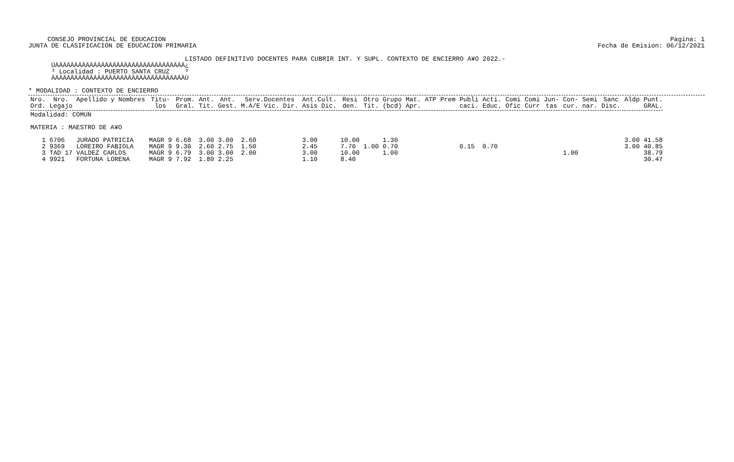Pagina: 1
Fecha de Emision: 06/12/2021
CONSEJO PROVINCIAL DE EDUCACION
JUNTA DE CLASIFICACION DE EDUCACION PRIMARIA
                                         LISTADO DEFINITIVO DOCENTES PARA CUBRIR INT. Y SUPL. CONTEXTO DE ENCIERRO A¥O 2022.-
      ÚÄÄÄÄÄÄÄÄÄÄÄÄÄÄÄÄÄÄÄÄÄÄÄÄÄÄÄÄÄÄÄÄÄÄ¿
      ³ Localidad : PUERTO SANTA CRUZ    ³
      ÀÄÄÄÄÄÄÄÄÄÄÄÄÄÄÄÄÄÄÄÄÄÄÄÄÄÄÄÄÄÄÄÄÄÄÙ

* MODALIDAD : CONTEXTO DE ENCIERRO
| Nro. Ord. | Nro. Legajo | Apellido y Nombres | Titu- los | Prom. Gral. | Ant. Tit. | Ant. Gest. | Serv.Docentes M.A/E Vic. Dir. | Ant.Cult. Asis Dic. | Resi den. | Otro Tit. | Grupo (bcd) | Mat. Apr. | ATP | Prem | Publi caci. | Acti. Educ. | Comi Ofic | Comi Curr | Jun- tas | Con- cur. | Semi nar. | Sanc Disc. | Aldp | Punt. GRAL. |
| --- | --- | --- | --- | --- | --- | --- | --- | --- | --- | --- | --- | --- | --- | --- | --- | --- | --- | --- | --- | --- | --- | --- | --- | --- |
| Modalidad: COMUN MATERIA : MAESTRO DE A¥O | | | | | | | | | | | | | | | | | | | | | | | | |
| 1 | 6706 | JURADO PATRICIA | MAGR 9 | 6.68 | 3.00 | 3.00 | 2.60 | 3.00 | 10.00 | | 1.30 | | | | | | | | | | | | 3.00 | 41.58 |
| 2 | 9369 | LOREIRO FABIOLA | MAGR 9 | 9.30 | 2.60 | 2.75 | 1.50 | 2.45 | 7.70 | 1.00 | 0.70 | | | | 0.15 | 0.70 | | | | | | | 3.00 | 40.85 |
| 3 | TAD 17 | VALDEZ CARLOS | MAGR 9 | 6.79 | 3.00 | 3.00 | 2.00 | 3.00 | 10.00 | | 1.00 | | | | | | | | | 1.00 | | | | 38.79 |
| 4 | 9921 | FORTUNA LORENA | MAGR 9 | 7.92 | 1.80 | 2.25 | | 1.10 | 8.40 | | | | | | | | | | | | | | | 30.47 |